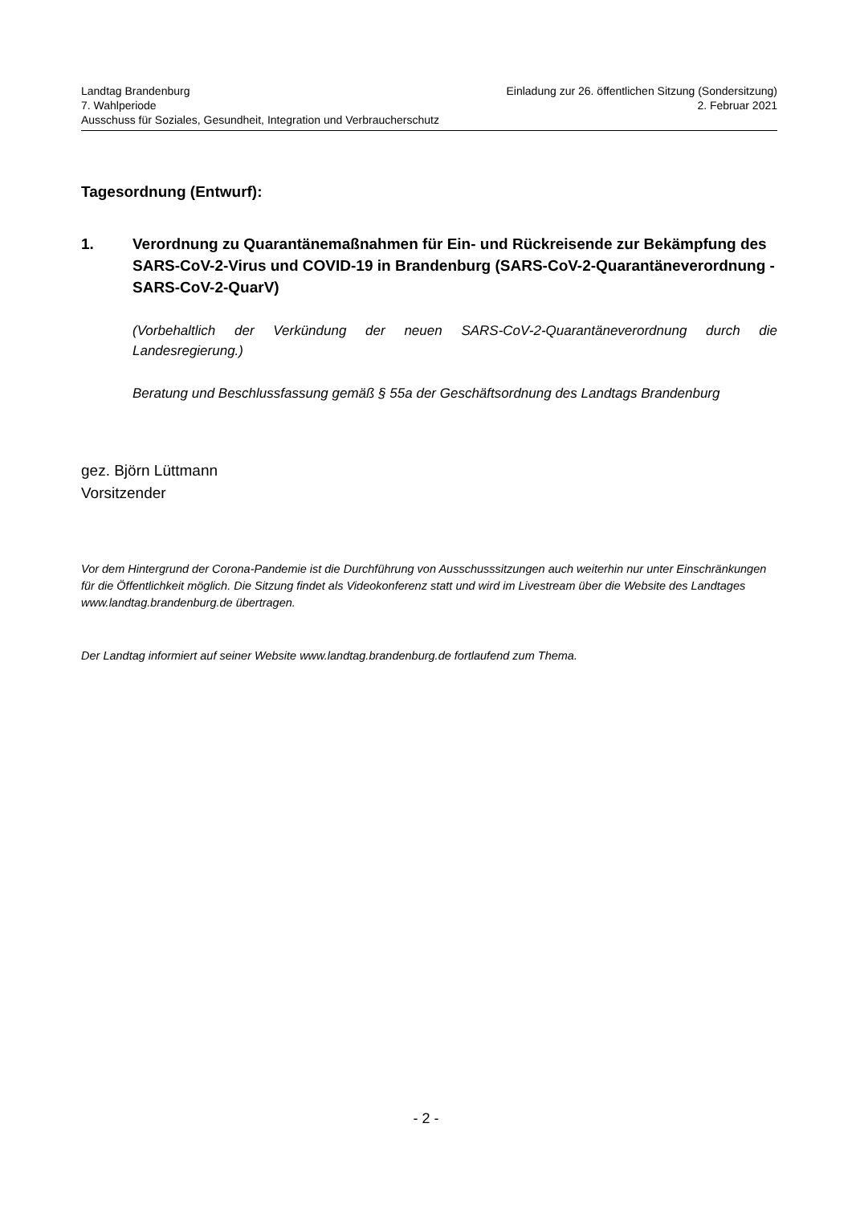Landtag Brandenburg Einladung zur 26. öffentlichen Sitzung (Sondersitzung)
7. Wahlperiode 2. Februar 2021
Ausschuss für Soziales, Gesundheit, Integration und Verbraucherschutz
Tagesordnung (Entwurf):
1. Verordnung zu Quarantänemaßnahmen für Ein- und Rückreisende zur Bekämpfung des SARS-CoV-2-Virus und COVID-19 in Brandenburg (SARS-CoV-2-Quarantäneverordnung - SARS-CoV-2-QuarV)
(Vorbehaltlich der Verkündung der neuen SARS-CoV-2-Quarantäneverordnung durch die Landesregierung.)
Beratung und Beschlussfassung gemäß § 55a der Geschäftsordnung des Landtags Brandenburg
gez. Björn Lüttmann
Vorsitzender
Vor dem Hintergrund der Corona-Pandemie ist die Durchführung von Ausschusssitzungen auch weiterhin nur unter Einschränkungen für die Öffentlichkeit möglich. Die Sitzung findet als Videokonferenz statt und wird im Livestream über die Website des Landtages www.landtag.brandenburg.de übertragen.
Der Landtag informiert auf seiner Website www.landtag.brandenburg.de fortlaufend zum Thema.
- 2 -